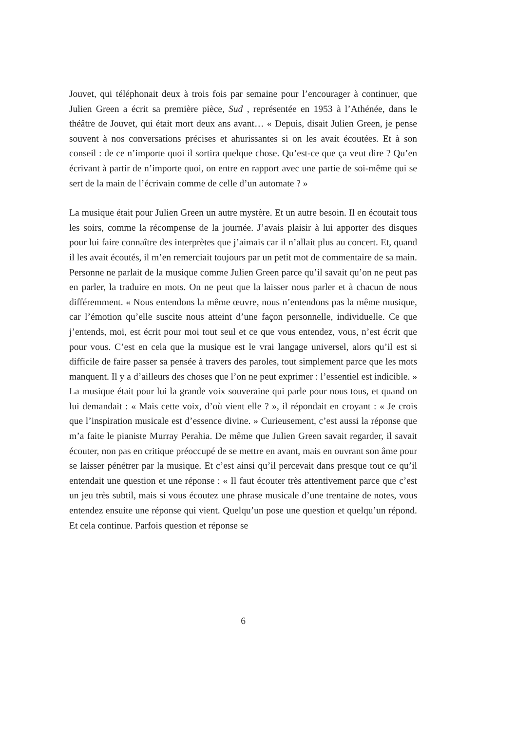Jouvet, qui téléphonait deux à trois fois par semaine pour l’encourager à continuer, que Julien Green a écrit sa première pièce, Sud , représentée en 1953 à l’Athénée, dans le théâtre de Jouvet, qui était mort deux ans avant… « Depuis, disait Julien Green, je pense souvent à nos conversations précises et ahurissantes si on les avait écoutées. Et à son conseil : de ce n’importe quoi il sortira quelque chose. Qu’est-ce que ça veut dire ? Qu’en écrivant à partir de n’importe quoi, on entre en rapport avec une partie de soi-même qui se sert de la main de l’écrivain comme de celle d’un automate ? »
La musique était pour Julien Green un autre mystère. Et un autre besoin. Il en écoutait tous les soirs, comme la récompense de la journée. J’avais plaisir à lui apporter des disques pour lui faire connaître des interprètes que j’aimais car il n’allait plus au concert. Et, quand il les avait écoutés, il m’en remerciait toujours par un petit mot de commentaire de sa main. Personne ne parlait de la musique comme Julien Green parce qu’il savait qu’on ne peut pas en parler, la traduire en mots. On ne peut que la laisser nous parler et à chacun de nous différemment. « Nous entendons la même œuvre, nous n’entendons pas la même musique, car l’émotion qu’elle suscite nous atteint d’une façon personnelle, individuelle. Ce que j’entends, moi, est écrit pour moi tout seul et ce que vous entendez, vous, n’est écrit que pour vous. C’est en cela que la musique est le vrai langage universel, alors qu’il est si difficile de faire passer sa pensée à travers des paroles, tout simplement parce que les mots manquent. Il y a d’ailleurs des choses que l’on ne peut exprimer : l’essentiel est indicible. » La musique était pour lui la grande voix souveraine qui parle pour nous tous, et quand on lui demandait : « Mais cette voix, d’où vient elle ? », il répondait en croyant : « Je crois que l’inspiration musicale est d’essence divine. » Curieusement, c’est aussi la réponse que m’a faite le pianiste Murray Perahia. De même que Julien Green savait regarder, il savait écouter, non pas en critique préoccupé de se mettre en avant, mais en ouvrant son âme pour se laisser pénétrer par la musique. Et c’est ainsi qu’il percevait dans presque tout ce qu’il entendait une question et une réponse : « Il faut écouter très attentivement parce que c’est un jeu très subtil, mais si vous écoutez une phrase musicale d’une trentaine de notes, vous entendez ensuite une réponse qui vient. Quelqu’un pose une question et quelqu’un répond. Et cela continue. Parfois question et réponse se
6